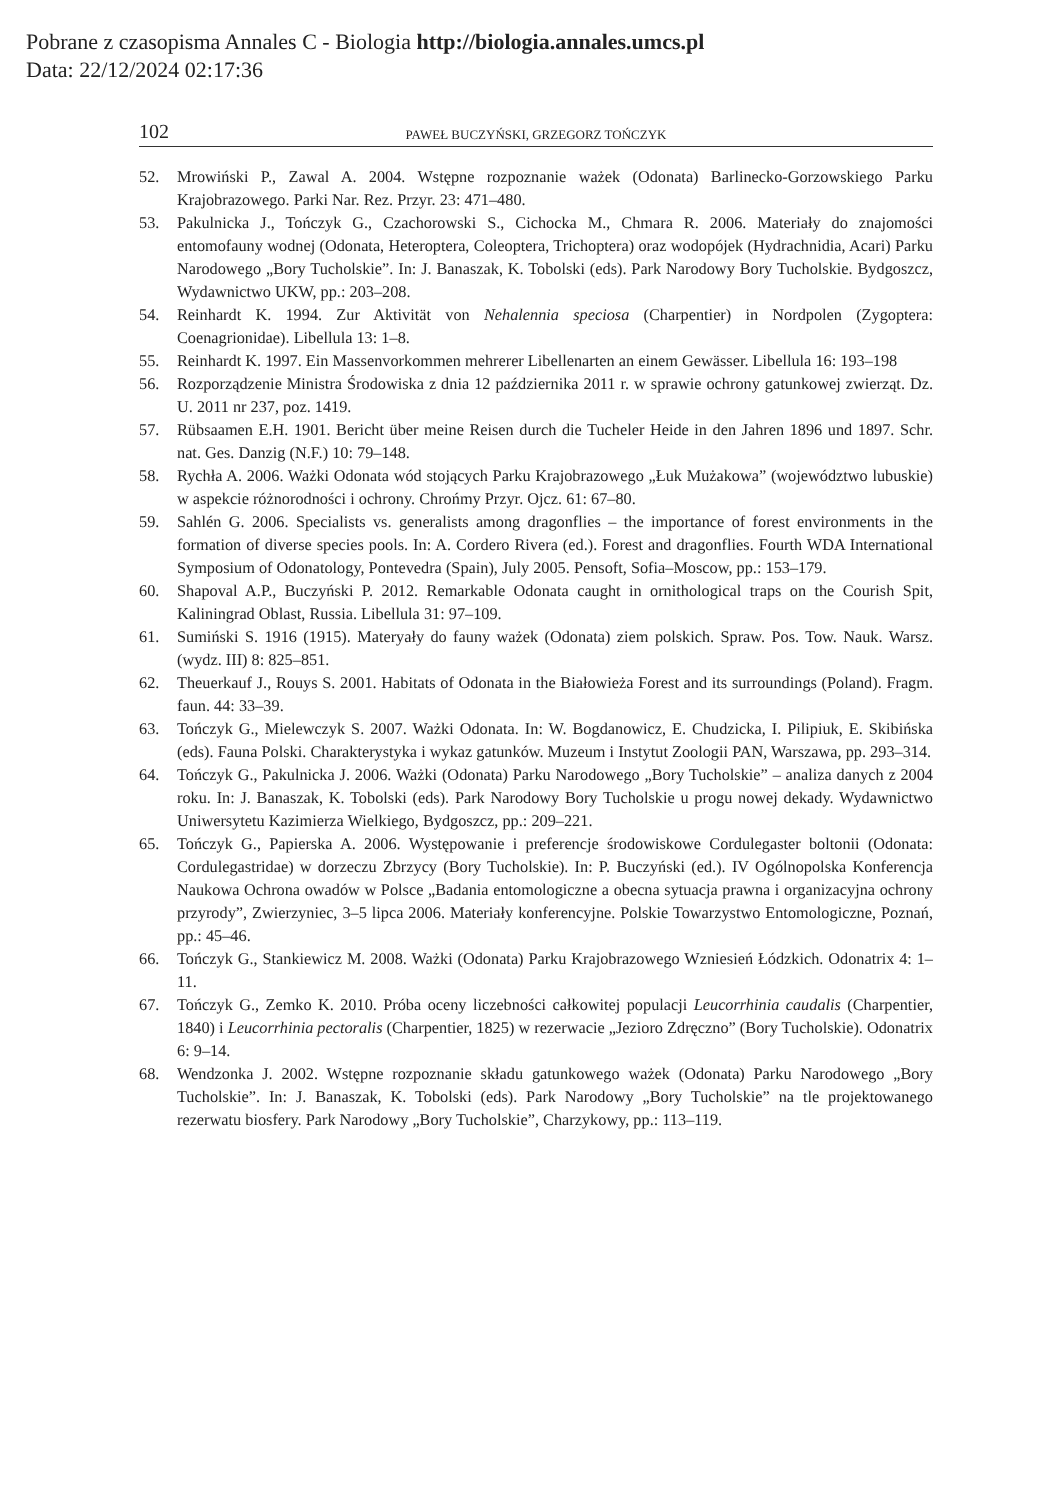Pobrane z czasopisma Annales C - Biologia http://biologia.annales.umcs.pl
Data: 22/12/2024 02:17:36
102 PAWEŁ BUCZYŃSKI, GRZEGORZ TOŃCZYK
52. Mrowiński P., Zawal A. 2004. Wstępne rozpoznanie ważek (Odonata) Barlinecko-Gorzowskiego Parku Krajobrazowego. Parki Nar. Rez. Przyr. 23: 471–480.
53. Pakulnicka J., Tończyk G., Czachorowski S., Cichocka M., Chmara R. 2006. Materiały do znajomości entomofauny wodnej (Odonata, Heteroptera, Coleoptera, Trichoptera) oraz wodopójek (Hydrachnidia, Acari) Parku Narodowego „Bory Tucholskie”. In: J. Banaszak, K. Tobolski (eds). Park Narodowy Bory Tucholskie. Bydgoszcz, Wydawnictwo UKW, pp.: 203–208.
54. Reinhardt K. 1994. Zur Aktivität von Nehalennia speciosa (Charpentier) in Nordpolen (Zygoptera: Coenagrionidae). Libellula 13: 1–8.
55. Reinhardt K. 1997. Ein Massenvorkommen mehrerer Libellenarten an einem Gewässer. Libellula 16: 193–198
56. Rozporządzenie Ministra Środowiska z dnia 12 października 2011 r. w sprawie ochrony gatunkowej zwierząt. Dz. U. 2011 nr 237, poz. 1419.
57. Rübsaamen E.H. 1901. Bericht über meine Reisen durch die Tucheler Heide in den Jahren 1896 und 1897. Schr. nat. Ges. Danzig (N.F.) 10: 79–148.
58. Rychła A. 2006. Ważki Odonata wód stojących Parku Krajobrazowego „Łuk Mużakowa” (województwo lubuskie) w aspekcie różnorodności i ochrony. Chrońmy Przyr. Ojcz. 61: 67–80.
59. Sahlén G. 2006. Specialists vs. generalists among dragonflies – the importance of forest environments in the formation of diverse species pools. In: A. Cordero Rivera (ed.). Forest and dragonflies. Fourth WDA International Symposium of Odonatology, Pontevedra (Spain), July 2005. Pensoft, Sofia–Moscow, pp.: 153–179.
60. Shapoval A.P., Buczyński P. 2012. Remarkable Odonata caught in ornithological traps on the Courish Spit, Kaliningrad Oblast, Russia. Libellula 31: 97–109.
61. Sumiński S. 1916 (1915). Materyały do fauny ważek (Odonata) ziem polskich. Spraw. Pos. Tow. Nauk. Warsz. (wydz. III) 8: 825–851.
62. Theuerkauf J., Rouys S. 2001. Habitats of Odonata in the Białowieża Forest and its surroundings (Poland). Fragm. faun. 44: 33–39.
63. Tończyk G., Mielewczyk S. 2007. Ważki Odonata. In: W. Bogdanowicz, E. Chudzicka, I. Pilipiuk, E. Skibińska (eds). Fauna Polski. Charakterystyka i wykaz gatunków. Muzeum i Instytut Zoologii PAN, Warszawa, pp. 293–314.
64. Tończyk G., Pakulnicka J. 2006. Ważki (Odonata) Parku Narodowego „Bory Tucholskie” – analiza danych z 2004 roku. In: J. Banaszak, K. Tobolski (eds). Park Narodowy Bory Tucholskie u progu nowej dekady. Wydawnictwo Uniwersytetu Kazimierza Wielkiego, Bydgoszcz, pp.: 209–221.
65. Tończyk G., Papierska A. 2006. Występowanie i preferencje środowiskowe Cordulegaster boltonii (Odonata: Cordulegastridae) w dorzeczu Zbrzycy (Bory Tucholskie). In: P. Buczyński (ed.). IV Ogólnopolska Konferencja Naukowa Ochrona owadów w Polsce „Badania entomologiczne a obecna sytuacja prawna i organizacyjna ochrony przyrody”, Zwierzyniec, 3–5 lipca 2006. Materiały konferencyjne. Polskie Towarzystwo Entomologiczne, Poznań, pp.: 45–46.
66. Tończyk G., Stankiewicz M. 2008. Ważki (Odonata) Parku Krajobrazowego Wzniesień Łódzkich. Odonatrix 4: 1–11.
67. Tończyk G., Zemko K. 2010. Próba oceny liczebności całkowitej populacji Leucorrhinia caudalis (Charpentier, 1840) i Leucorrhinia pectoralis (Charpentier, 1825) w rezerwacie „Jezioro Zdręczno” (Bory Tucholskie). Odonatrix 6: 9–14.
68. Wendzonka J. 2002. Wstępne rozpoznanie składu gatunkowego ważek (Odonata) Parku Narodowego „Bory Tucholskie”. In: J. Banaszak, K. Tobolski (eds). Park Narodowy „Bory Tucholskie” na tle projektowanego rezerwatu biosfery. Park Narodowy „Bory Tucholskie”, Charzykowy, pp.: 113–119.